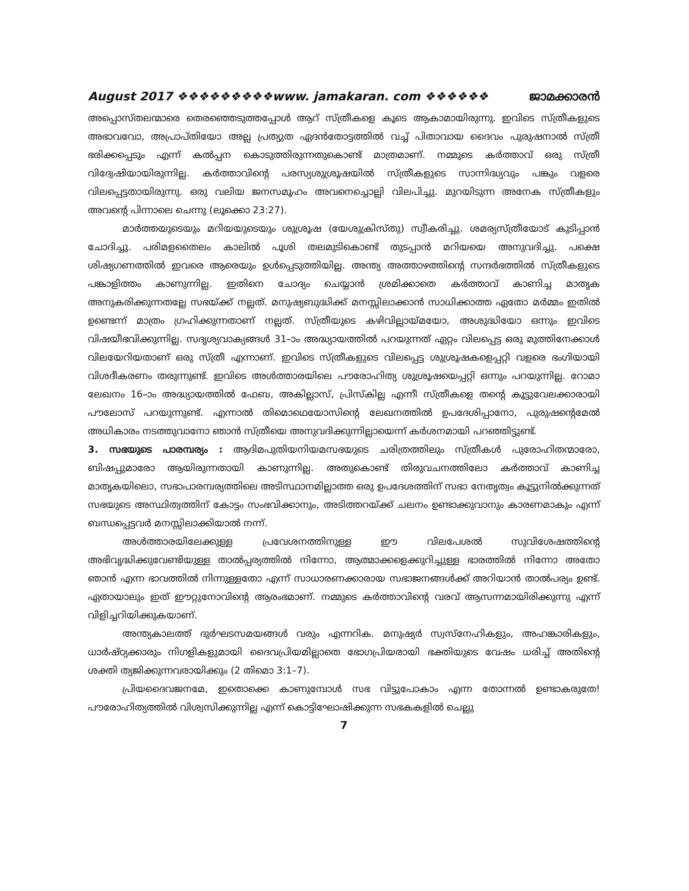August 2017 ❖❖❖❖❖❖❖❖❖www. jamakaran. com ❖❖❖❖❖❖ ജാമക്കാരൻ
അപ്പൊസ്തലന്മാരെ തെരഞ്ഞെടുത്തപ്പോൾ ആറ് സ്ത്രീകളെ കൂടെ ആകാമായിരുന്നു. ഇവിടെ സ്ത്രീകളുടെ അഭാവവോ, അപ്രാപ്തിയോ അല്ല പ്രത്യുത ഏദൻതോട്ടത്തിൽ വച്ച് പിതാവായ ദൈവം പുരുഷനാൽ സ്ത്രീ ഭരിക്കപ്പെടും എന്ന് കൽപ്പന കൊടുത്തിരുന്നതുകൊണ്ട് മാത്രമാണ്. നമ്മുടെ കർത്താവ് ഒരു സ്ത്രീ വിദ്വേഷിയായിരുന്നില്ല. കർത്താവിന്റെ പരസ്യശുശ്രൂഷയിൽ സ്ത്രീകളുടെ സാന്നിദ്ധ്യവും പങ്കും വളരെ വിലപ്പെട്ടതായിരുന്നു. ഒരു വലിയ ജനസമൂഹം അവനെച്ചൊല്ലി വിലപിച്ചു. മുറയിടുന്ന അനേക സ്ത്രീകളും അവന്റെ പിന്നാലെ ചെന്നു (ലൂക്കൊ 23:27).
മാർത്തയുടെയും മറിയയുടെയും ശുശ്രൂഷ (യേശുക്രിസ്തു) സ്വീകരിച്ചു. ശമര്യസ്ത്രീയോട് കുടിപ്പാൻ ചോദിച്ചു. പരിമളതൈലം കാലിൽ പൂശി തലമുടികൊണ്ട് തുടപ്പാൻ മറിയയെ അനുവദിച്ചു. പക്ഷെ ശിഷ്യഗണത്തിൽ ഇവരെ ആരെയും ഉൾപ്പെടുത്തിയില്ല. അന്ത്യ അത്താഴത്തിന്റെ സന്ദർഭത്തിൽ സ്ത്രീകളുടെ പങ്കാളിത്തം കാണുന്നില്ല. ഇതിനെ ചോദ്യം ചെയ്യാൻ ശ്രമിക്കാതെ കർത്താവ് കാണിച്ച മാതൃക അനുകരിക്കുന്നതല്ലേ സഭയ്ക്ക് നല്ലത്. മനുഷ്യബുദ്ധിക്ക് മനസ്സിലാക്കാൻ സാധിക്കാത്ത ഏതോ മർമ്മം ഇതിൽ ഉണ്ടെന്ന് മാത്രം ഗ്രഹിക്കുന്നതാണ് നല്ലത്. സ്ത്രീയുടെ കഴിവില്ലായ്മയോ, അശുദ്ധിയോ ഒന്നും ഇവിടെ വിഷയീഭവിക്കുന്നില്ല. സദൃശ്യവാക്യങ്ങൾ 31–ാം അദ്ധ്യായത്തിൽ പറയുന്നത് ഏറ്റം വിലപ്പെട്ട ഒരു മുത്തിനേക്കാൾ വിലയേറിയതാണ് ഒരു സ്ത്രീ എന്നാണ്. ഇവിടെ സ്ത്രീകളുടെ വിലപ്പെട്ട ശുശ്രൂഷകളെപ്പറ്റി വളരെ ഭംഗിയായി വിശദീകരണം തരുന്നുണ്ട്. ഇവിടെ അൾത്താരയിലെ പൗരോഹിത്യ ശുശ്രൂഷയെപ്പറ്റി ഒന്നും പറയുന്നില്ല. റോമാ ലേഖനം 16–ാം അദ്ധ്യായത്തിൽ ഫേബ, അകില്ലാസ്, പ്രിസ്കില്ല എന്നീ സ്ത്രീകളെ തന്റെ കൂട്ടുവേലക്കാരായി പൗലോസ് പറയുന്നുണ്ട്. എന്നാൽ തിമൊഥെയോസിന്റെ ലേഖനത്തിൽ ഉപദേശിപ്പാനോ, പുരുഷന്റെമേൽ അധികാരം നടത്തുവാനോ ഞാൻ സ്ത്രീയെ അനുവദിക്കുന്നില്ലായെന്ന് കർശനമായി പറഞ്ഞിട്ടുണ്ട്.
3. സഭയുടെ പാരമ്പര്യം : ആദിമപുതിയനിയമസഭയുടെ ചരിത്രത്തിലും സ്ത്രീകൾ പുരോഹിതന്മാരോ, ബിഷപ്പുമാരോ ആയിരുന്നതായി കാണുന്നില്ല. അതുകൊണ്ട് തിരുവചനത്തിലോ കർത്താവ് കാണിച്ച മാതൃകയിലൊ, സഭാപാരമ്പര്യത്തിലെ അടിസ്ഥാനമില്ലാത്ത ഒരു ഉപദേശത്തിന് സഭാ നേതൃത്വം കൂട്ടുനിൽക്കുന്നത് സഭയുടെ അസ്ഥിത്വത്തിന് കോട്ടം സംഭവിക്കാനും, അടിത്തറയ്ക്ക് ചലനം ഉണ്ടാക്കുവാനും കാരണമാകും എന്ന് ബന്ധപ്പെട്ടവർ മനസ്സിലാക്കിയാൽ നന്ന്.
അൾത്താരയിലേക്കുള്ള പ്രവേശനത്തിനുള്ള ഈ വിലപേശൽ സുവിശേഷത്തിന്റെ അഭിവൃദ്ധിക്കുവേണ്ടിയുള്ള താൽപ്പര്യത്തിൽ നിന്നോ, ആത്മാക്കളെക്കുറിച്ചുള്ള ഭാരത്തിൽ നിന്നോ അതോ ഞാൻ എന്ന ഭാവത്തിൽ നിന്നുള്ളതോ എന്ന് സാധാരണക്കാരായ സഭാജനങ്ങൾക്ക് അറിയാൻ താൽപര്യം ഉണ്ട്. ഏതായാലും ഇത് ഈറ്റുനോവിന്റെ ആരംഭമാണ്. നമ്മുടെ കർത്താവിന്റെ വരവ് ആസന്നമായിരിക്കുന്നു എന്ന് വിളിച്ചറിയിക്കുകയാണ്.
അന്ത്യകാലത്ത് ദുർഘടസമയങ്ങൾ വരും എന്നറിക. മനുഷ്യർ സ്വസ്നേഹികളും, അഹങ്കാരികളും, ധാർഷ്ഠ്യക്കാരും നിഗളികളുമായി ദൈവപ്രിയമില്ലാതെ ഭോഗപ്രിയരായി ഭക്തിയുടെ വേഷം ധരിച്ച് അതിന്റെ ശക്തി ത്യജിക്കുന്നവരായിക്കും (2 തിമൊ 3:1–7).
പ്രിയദൈവജനമേ, ഇതൊക്കെ കാണുമ്പോൾ സഭ വിട്ടുപോകാം എന്ന തോന്നൽ ഉണ്ടാകരുതേ! പൗരോഹിത്യത്തിൽ വിശ്വസിക്കുന്നില്ല എന്ന് കൊട്ടിഘോഷിക്കുന്ന സഭകകളിൽ ചെല്ലു
7